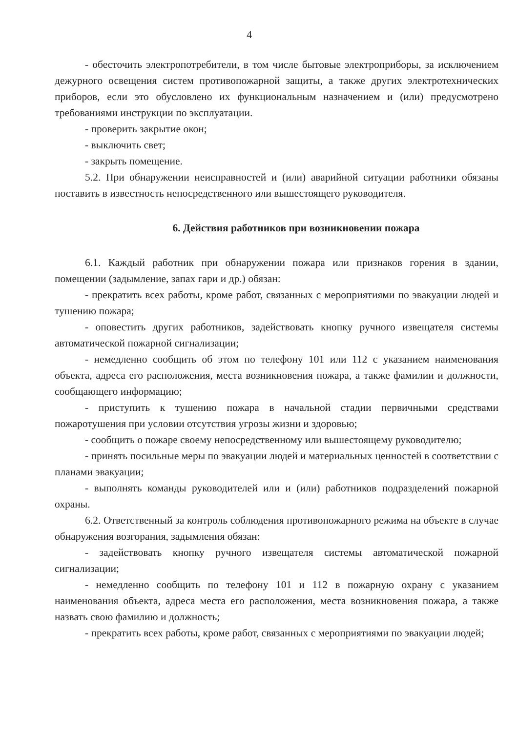4
- обесточить электропотребители, в том числе бытовые электроприборы, за исключением дежурного освещения систем противопожарной защиты, а также других электротехнических приборов, если это обусловлено их функциональным назначением и (или) предусмотрено требованиями инструкции по эксплуатации.
- проверить закрытие окон;
- выключить свет;
- закрыть помещение.
5.2. При обнаружении неисправностей и (или) аварийной ситуации работники обязаны поставить в известность непосредственного или вышестоящего руководителя.
6. Действия работников при возникновении пожара
6.1. Каждый работник при обнаружении пожара или признаков горения в здании, помещении (задымление, запах гари и др.) обязан:
- прекратить всех работы, кроме работ, связанных с мероприятиями по эвакуации людей и тушению пожара;
- оповестить других работников, задействовать кнопку ручного извещателя системы автоматической пожарной сигнализации;
- немедленно сообщить об этом по телефону 101 или 112 с указанием наименования объекта, адреса его расположения, места возникновения пожара, а также фамилии и должности, сообщающего информацию;
- приступить к тушению пожара в начальной стадии первичными средствами пожаротушения при условии отсутствия угрозы жизни и здоровью;
- сообщить о пожаре своему непосредственному или вышестоящему руководителю;
- принять посильные меры по эвакуации людей и материальных ценностей в соответствии с планами эвакуации;
- выполнять команды руководителей или и (или) работников подразделений пожарной охраны.
6.2. Ответственный за контроль соблюдения противопожарного режима на объекте в случае обнаружения возгорания, задымления обязан:
- задействовать кнопку ручного извещателя системы автоматической пожарной сигнализации;
- немедленно сообщить по телефону 101 и 112 в пожарную охрану с указанием наименования объекта, адреса места его расположения, места возникновения пожара, а также назвать свою фамилию и должность;
- прекратить всех работы, кроме работ, связанных с мероприятиями по эвакуации людей;